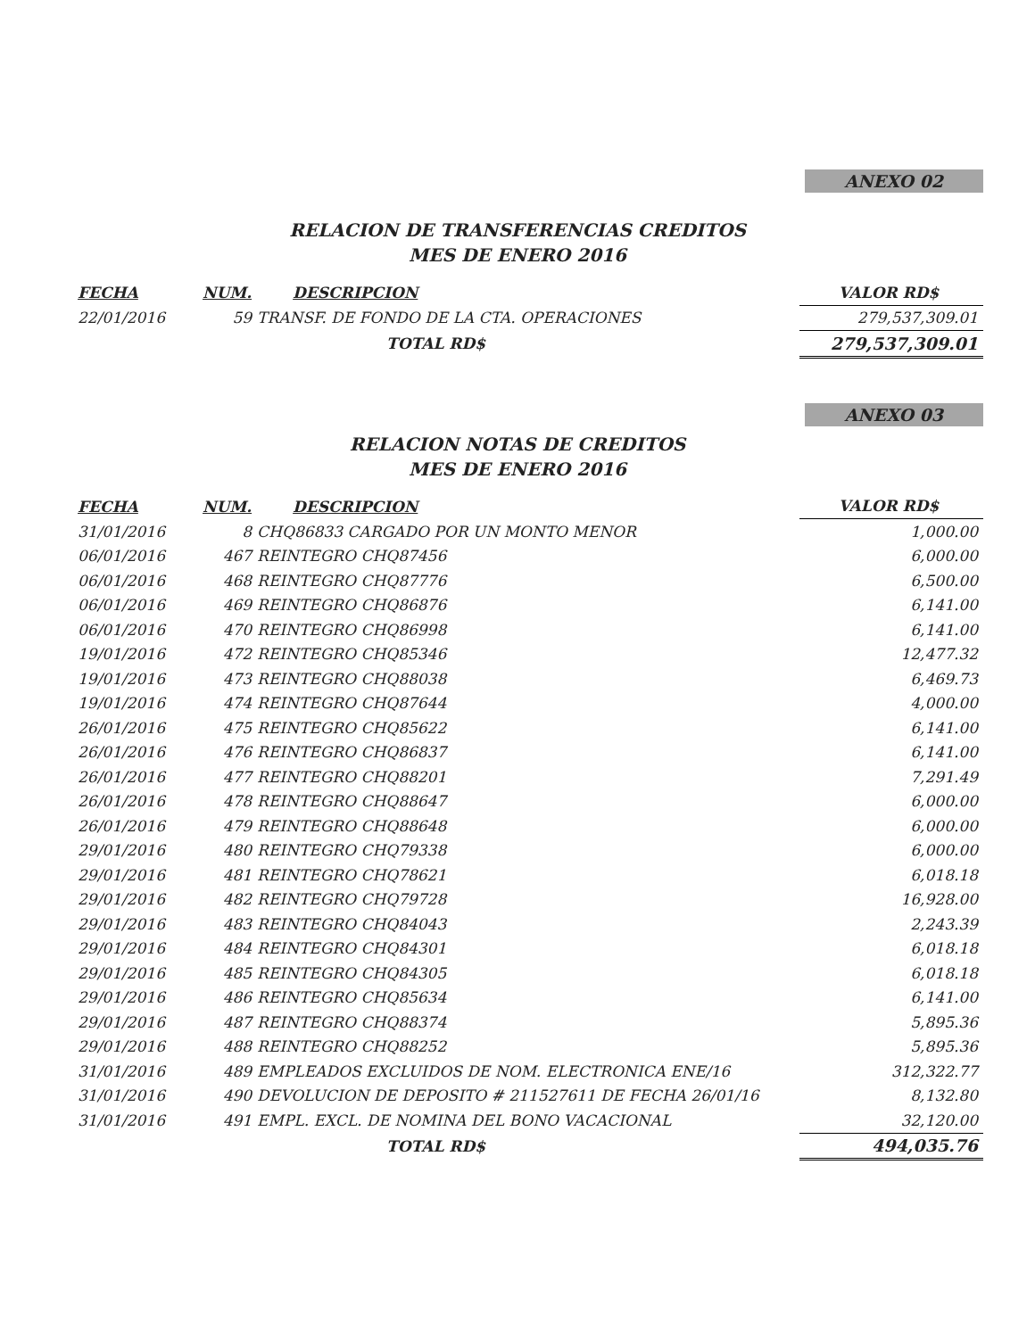ANEXO 02
RELACION DE TRANSFERENCIAS CREDITOS
MES DE ENERO 2016
| FECHA | NUM. | DESCRIPCION | VALOR RD$ |
| --- | --- | --- | --- |
| 22/01/2016 | 59 | TRANSF. DE FONDO DE LA CTA. OPERACIONES | 279,537,309.01 |
| | | TOTAL RD$ | 279,537,309.01 |
ANEXO 03
RELACION NOTAS DE CREDITOS
MES DE ENERO 2016
| FECHA | NUM. | DESCRIPCION | VALOR RD$ |
| --- | --- | --- | --- |
| 31/01/2016 | 8 | CHQ86833 CARGADO POR UN MONTO MENOR | 1,000.00 |
| 06/01/2016 | 467 | REINTEGRO CHQ87456 | 6,000.00 |
| 06/01/2016 | 468 | REINTEGRO CHQ87776 | 6,500.00 |
| 06/01/2016 | 469 | REINTEGRO CHQ86876 | 6,141.00 |
| 06/01/2016 | 470 | REINTEGRO CHQ86998 | 6,141.00 |
| 19/01/2016 | 472 | REINTEGRO CHQ85346 | 12,477.32 |
| 19/01/2016 | 473 | REINTEGRO CHQ88038 | 6,469.73 |
| 19/01/2016 | 474 | REINTEGRO CHQ87644 | 4,000.00 |
| 26/01/2016 | 475 | REINTEGRO CHQ85622 | 6,141.00 |
| 26/01/2016 | 476 | REINTEGRO CHQ86837 | 6,141.00 |
| 26/01/2016 | 477 | REINTEGRO CHQ88201 | 7,291.49 |
| 26/01/2016 | 478 | REINTEGRO CHQ88647 | 6,000.00 |
| 26/01/2016 | 479 | REINTEGRO CHQ88648 | 6,000.00 |
| 29/01/2016 | 480 | REINTEGRO CHQ79338 | 6,000.00 |
| 29/01/2016 | 481 | REINTEGRO CHQ78621 | 6,018.18 |
| 29/01/2016 | 482 | REINTEGRO CHQ79728 | 16,928.00 |
| 29/01/2016 | 483 | REINTEGRO CHQ84043 | 2,243.39 |
| 29/01/2016 | 484 | REINTEGRO CHQ84301 | 6,018.18 |
| 29/01/2016 | 485 | REINTEGRO CHQ84305 | 6,018.18 |
| 29/01/2016 | 486 | REINTEGRO CHQ85634 | 6,141.00 |
| 29/01/2016 | 487 | REINTEGRO CHQ88374 | 5,895.36 |
| 29/01/2016 | 488 | REINTEGRO CHQ88252 | 5,895.36 |
| 31/01/2016 | 489 | EMPLEADOS EXCLUIDOS DE NOM. ELECTRONICA ENE/16 | 312,322.77 |
| 31/01/2016 | 490 | DEVOLUCION DE DEPOSITO # 211527611 DE FECHA 26/01/16 | 8,132.80 |
| 31/01/2016 | 491 | EMPL. EXCL. DE NOMINA DEL BONO VACACIONAL | 32,120.00 |
| | | TOTAL RD$ | 494,035.76 |